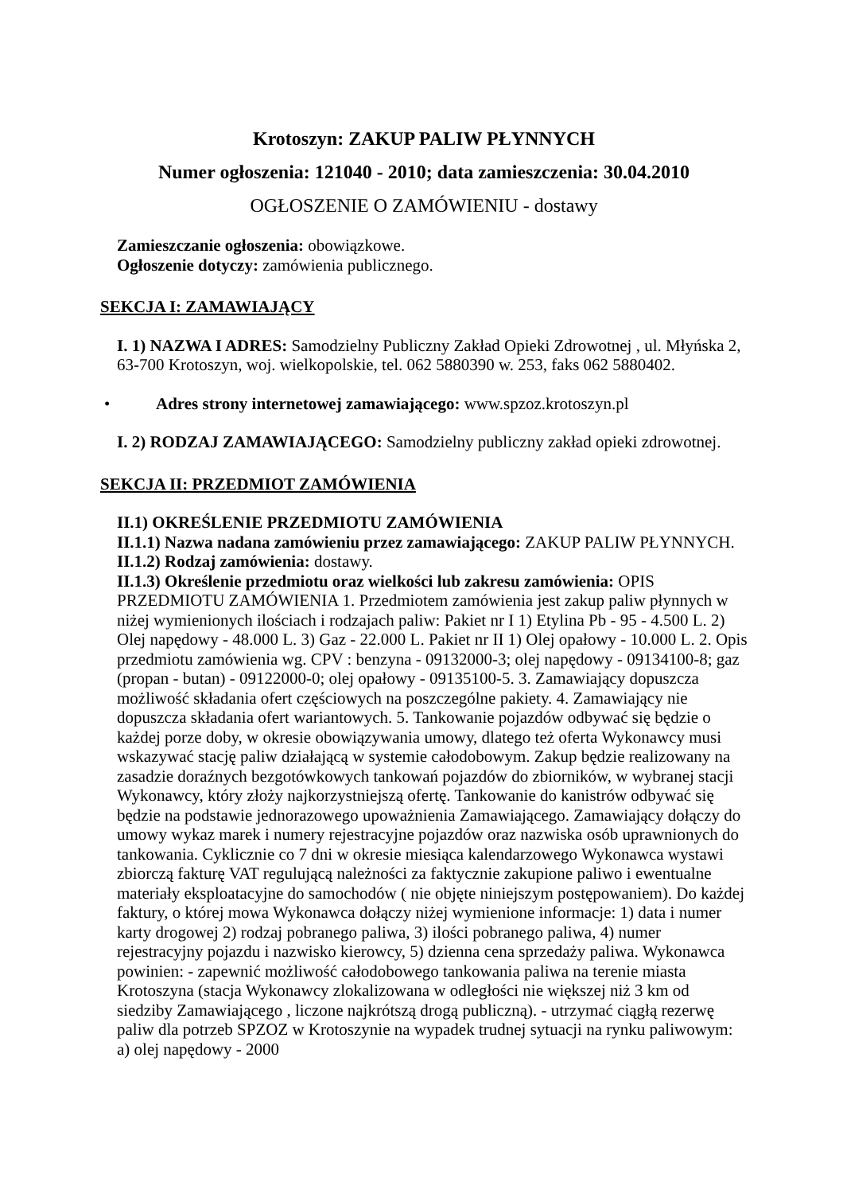Krotoszyn: ZAKUP PALIW PŁYNNYCH
Numer ogłoszenia: 121040 - 2010; data zamieszczenia: 30.04.2010
OGŁOSZENIE O ZAMÓWIENIU - dostawy
Zamieszczanie ogłoszenia: obowiązkowe.
Ogłoszenie dotyczy: zamówienia publicznego.
SEKCJA I: ZAMAWIAJĄCY
I. 1) NAZWA I ADRES: Samodzielny Publiczny Zakład Opieki Zdrowotnej , ul. Młyńska 2, 63-700 Krotoszyn, woj. wielkopolskie, tel. 062 5880390 w. 253, faks 062 5880402.
• Adres strony internetowej zamawiającego: www.spzoz.krotoszyn.pl
I. 2) RODZAJ ZAMAWIAJĄCEGO: Samodzielny publiczny zakład opieki zdrowotnej.
SEKCJA II: PRZEDMIOT ZAMÓWIENIA
II.1) OKREŚLENIE PRZEDMIOTU ZAMÓWIENIA
II.1.1) Nazwa nadana zamówieniu przez zamawiającego: ZAKUP PALIW PŁYNNYCH.
II.1.2) Rodzaj zamówienia: dostawy.
II.1.3) Określenie przedmiotu oraz wielkości lub zakresu zamówienia: OPIS PRZEDMIOTU ZAMÓWIENIA 1. Przedmiotem zamówienia jest zakup paliw płynnych w niżej wymienionych ilościach i rodzajach paliw: Pakiet nr I 1) Etylina Pb - 95 - 4.500 L. 2) Olej napędowy - 48.000 L. 3) Gaz - 22.000 L. Pakiet nr II 1) Olej opałowy - 10.000 L. 2. Opis przedmiotu zamówienia wg. CPV : benzyna - 09132000-3; olej napędowy - 09134100-8; gaz (propan - butan) - 09122000-0; olej opałowy - 09135100-5. 3. Zamawiający dopuszcza możliwość składania ofert częściowych na poszczególne pakiety. 4. Zamawiający nie dopuszcza składania ofert wariantowych. 5. Tankowanie pojazdów odbywać się będzie o każdej porze doby, w okresie obowiązywania umowy, dlatego też oferta Wykonawcy musi wskazywać stację paliw działającą w systemie całodobowym. Zakup będzie realizowany na zasadzie doraźnych bezgotówkowych tankowań pojazdów do zbiorników, w wybranej stacji Wykonawcy, który złoży najkorzystniejszą ofertę. Tankowanie do kanistrów odbywać się będzie na podstawie jednorazowego upoważnienia Zamawiającego. Zamawiający dołączy do umowy wykaz marek i numery rejestracyjne pojazdów oraz nazwiska osób uprawnionych do tankowania. Cyklicznie co 7 dni w okresie miesiąca kalendarzowego Wykonawca wystawi zbiorczą fakturę VAT regulującą należności za faktycznie zakupione paliwo i ewentualne materiały eksploatacyjne do samochodów ( nie objęte niniejszym postępowaniem). Do każdej faktury, o której mowa Wykonawca dołączy niżej wymienione informacje: 1) data i numer karty drogowej 2) rodzaj pobranego paliwa, 3) ilości pobranego paliwa, 4) numer rejestracyjny pojazdu i nazwisko kierowcy, 5) dzienna cena sprzedaży paliwa. Wykonawca powinien: - zapewnić możliwość całodobowego tankowania paliwa na terenie miasta Krotoszyna (stacja Wykonawcy zlokalizowana w odległości nie większej niż 3 km od siedziby Zamawiającego , liczone najkrótszą drogą publiczną). - utrzymać ciągłą rezerwę paliw dla potrzeb SPZOZ w Krotoszynie na wypadek trudnej sytuacji na rynku paliwowym: a) olej napędowy - 2000